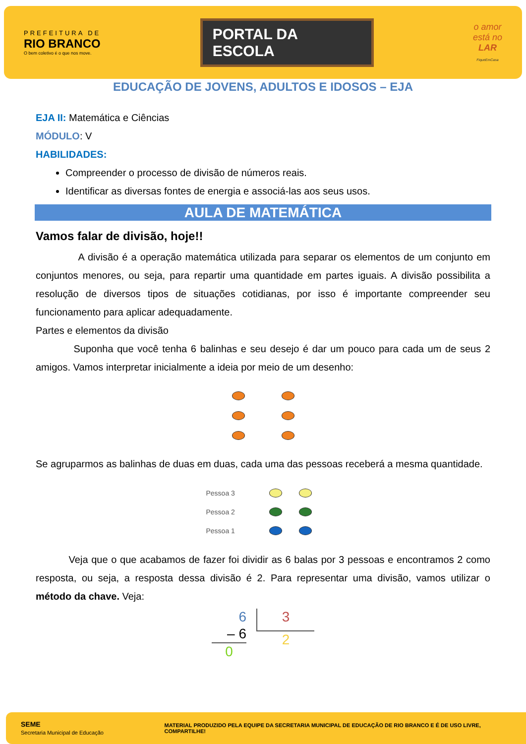PREFEITURA DE
RIO BRANCO
O bem coletivo é o que nos move.
PORTAL DA
ESCOLA
o amor
está no
LAR
FiqueEmCasa
EDUCAÇÃO DE JOVENS, ADULTOS E IDOSOS – EJA
EJA II: Matemática e Ciências
MÓDULO: V
HABILIDADES:
Compreender o processo de divisão de números reais.
Identificar as diversas fontes de energia e associá-las aos seus usos.
AULA DE MATEMÁTICA
Vamos falar de divisão, hoje!!
A divisão é a operação matemática utilizada para separar os elementos de um conjunto em conjuntos menores, ou seja, para repartir uma quantidade em partes iguais. A divisão possibilita a resolução de diversos tipos de situações cotidianas, por isso é importante compreender seu funcionamento para aplicar adequadamente.
Partes e elementos da divisão
Suponha que você tenha 6 balinhas e seu desejo é dar um pouco para cada um de seus 2 amigos. Vamos interpretar inicialmente a ideia por meio de um desenho:
Se agruparmos as balinhas de duas em duas, cada uma das pessoas receberá a mesma quantidade.
Pessoa 3
Pessoa 2
Pessoa 1
Veja que o que acabamos de fazer foi dividir as 6 balas por 3 pessoas e encontramos 2 como resposta, ou seja, a resposta dessa divisão é 2. Para representar uma divisão, vamos utilizar o método da chave. Veja:
6
– 6
0
3
2
SEME
Secretaria Municipal de Educação
MATERIAL PRODUZIDO PELA EQUIPE DA SECRETARIA MUNICIPAL DE EDUCAÇÃO DE RIO BRANCO E É DE USO LIVRE, COMPARTILHE!